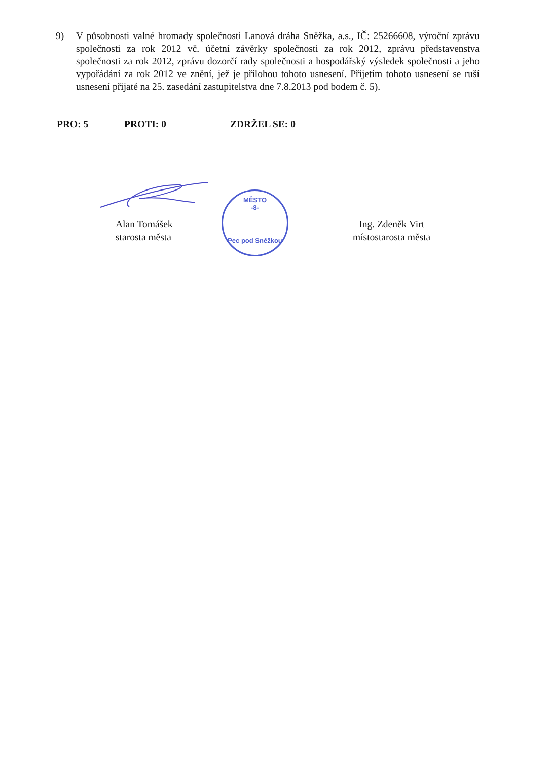9) V působnosti valné hromady společnosti Lanová dráha Sněžka, a.s., IČ: 25266608, výroční zprávu společnosti za rok 2012 vč. účetní závěrky společnosti za rok 2012, zprávu představenstva společnosti za rok 2012, zprávu dozorčí rady společnosti a hospodářský výsledek společnosti a jeho vypořádání za rok 2012 ve znění, jež je přílohou tohoto usnesení. Přijetím tohoto usnesení se ruší usnesení přijaté na 25. zasedání zastupitelstva dne 7.8.2013 pod bodem č. 5).
PRO: 5 PROTI: 0 ZDRŽEL SE: 0
Alan Tomášek
starosta města
MĚSTO
-8-
Pec pod Sněžkou
Ing. Zdeněk Virt
místostarosta města